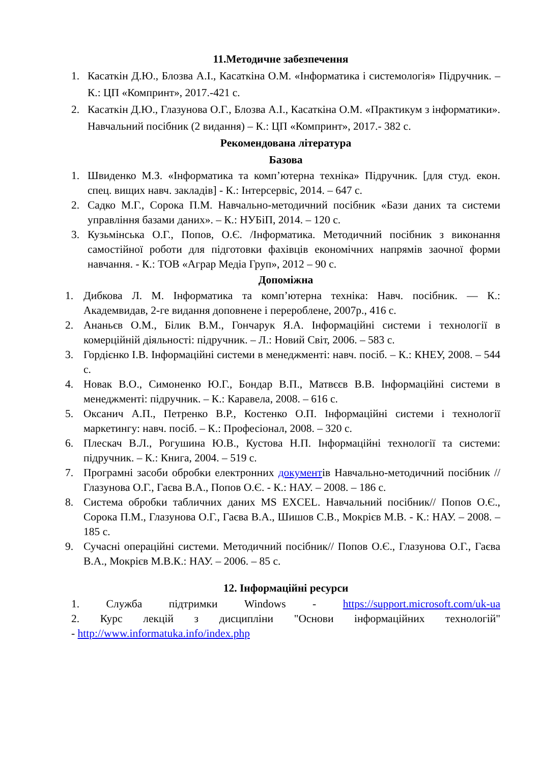11.Методичне забезпечення
1. Касаткін Д.Ю., Блозва А.І., Касаткіна О.М. «Інформатика і системологія» Підручник. – К.: ЦП «Компринт», 2017.-421 с.
2. Касаткін Д.Ю., Глазунова О.Г., Блозва А.І., Касаткіна О.М. «Практикум з інформатики». Навчальний посібник (2 видання) – К.: ЦП «Компринт», 2017.- 382 с.
Рекомендована література
Базова
1. Швиденко М.З. «Інформатика та комп’ютерна техніка» Підручник. [для студ. екон. спец. вищих навч. закладів] - К.: Інтерсервіс, 2014. – 647 с.
2. Садко М.Г., Сорока П.М. Навчально-методичний посібник «Бази даних та системи управління базами даних». – К.: НУБіП, 2014. – 120 с.
3. Кузьмінська О.Г., Попов, О.Є. /Інформатика. Методичний посібник з виконання самостійної роботи для підготовки фахівців економічних напрямів заочної форми навчання. - К.: ТОВ «Аграр Медіа Груп», 2012 – 90 с.
Допоміжна
1. Дибкова Л. М. Інформатика та комп’ютерна техніка: Навч. посібник. — К.: Академвидав, 2-ге видання доповнене і перероблене, 2007р., 416 с.
2. Ананьєв О.М., Білик В.М., Гончарук Я.А. Інформаційні системи і технології в комерційній діяльності: підручник. – Л.: Новий Світ, 2006. – 583 с.
3. Гордієнко І.В. Інформаційні системи в менеджменті: навч. посіб. – К.: КНЕУ, 2008. – 544 с.
4. Новак В.О., Симоненко Ю.Г., Бондар В.П., Матвєєв В.В. Інформаційні системи в менеджменті: підручник. – К.: Каравела, 2008. – 616 с.
5. Оксанич А.П., Петренко В.Р., Костенко О.П. Інформаційні системи і технології маркетингу: навч. посіб. – К.: Професіонал, 2008. – 320 с.
6. Плескач В.Л., Рогушина Ю.В., Кустова Н.П. Інформаційні технології та системи: підручник. – К.: Книга, 2004. – 519 с.
7. Програмні засоби обробки електронних документів Навчально-методичний посібник //Глазунова О.Г., Гаєва В.А., Попов О.Є. - К.: НАУ. – 2008. – 186 с.
8. Система обробки табличних даних MS EXCEL. Навчальний посібник// Попов О.Є., Сорока П.М., Глазунова О.Г., Гаєва В.А., Шишов С.В., Мокрієв М.В. - К.: НАУ. – 2008. – 185 с.
9. Сучасні операційні системи. Методичний посібник// Попов О.Є., Глазунова О.Г., Гаєва В.А., Мокрієв М.В.К.: НАУ. – 2006. – 85 с.
12. Інформаційні ресурси
1. Служба підтримки Windows - https://support.microsoft.com/uk-ua
2. Курс лекцій з дисципліни "Основи інформаційних технологій"
- http://www.informatuka.info/index.php